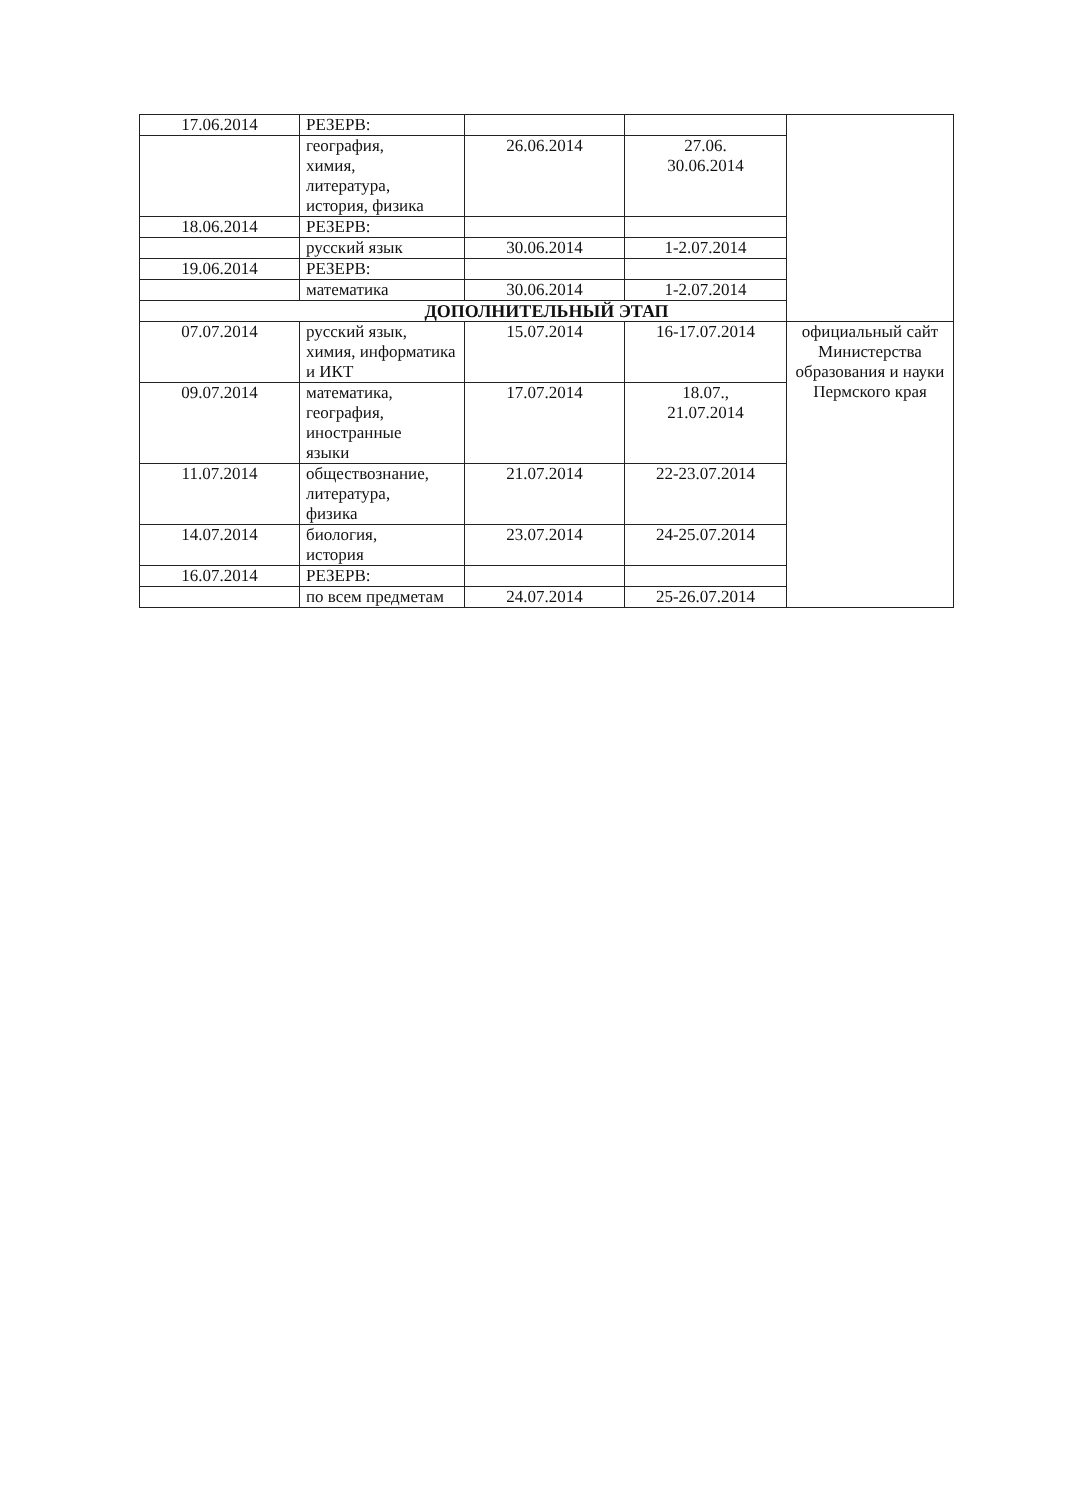| 17.06.2014 | РЕЗЕРВ: | | | |
| | география, химия, литература, история, физика | 26.06.2014 | 27.06. 30.06.2014 | |
| 18.06.2014 | РЕЗЕРВ: | | | |
| | русский язык | 30.06.2014 | 1-2.07.2014 | |
| 19.06.2014 | РЕЗЕРВ: | | | |
| | математика | 30.06.2014 | 1-2.07.2014 | |
| ДОПОЛНИТЕЛЬНЫЙ ЭТАП | | | | |
| 07.07.2014 | русский язык, химия, информатика и ИКТ | 15.07.2014 | 16-17.07.2014 | официальный сайт Министерства образования и науки Пермского края |
| 09.07.2014 | математика, география, иностранные языки | 17.07.2014 | 18.07., 21.07.2014 | |
| 11.07.2014 | обществознание, литература, физика | 21.07.2014 | 22-23.07.2014 | |
| 14.07.2014 | биология, история | 23.07.2014 | 24-25.07.2014 | |
| 16.07.2014 | РЕЗЕРВ: | | | |
| | по всем предметам | 24.07.2014 | 25-26.07.2014 | |